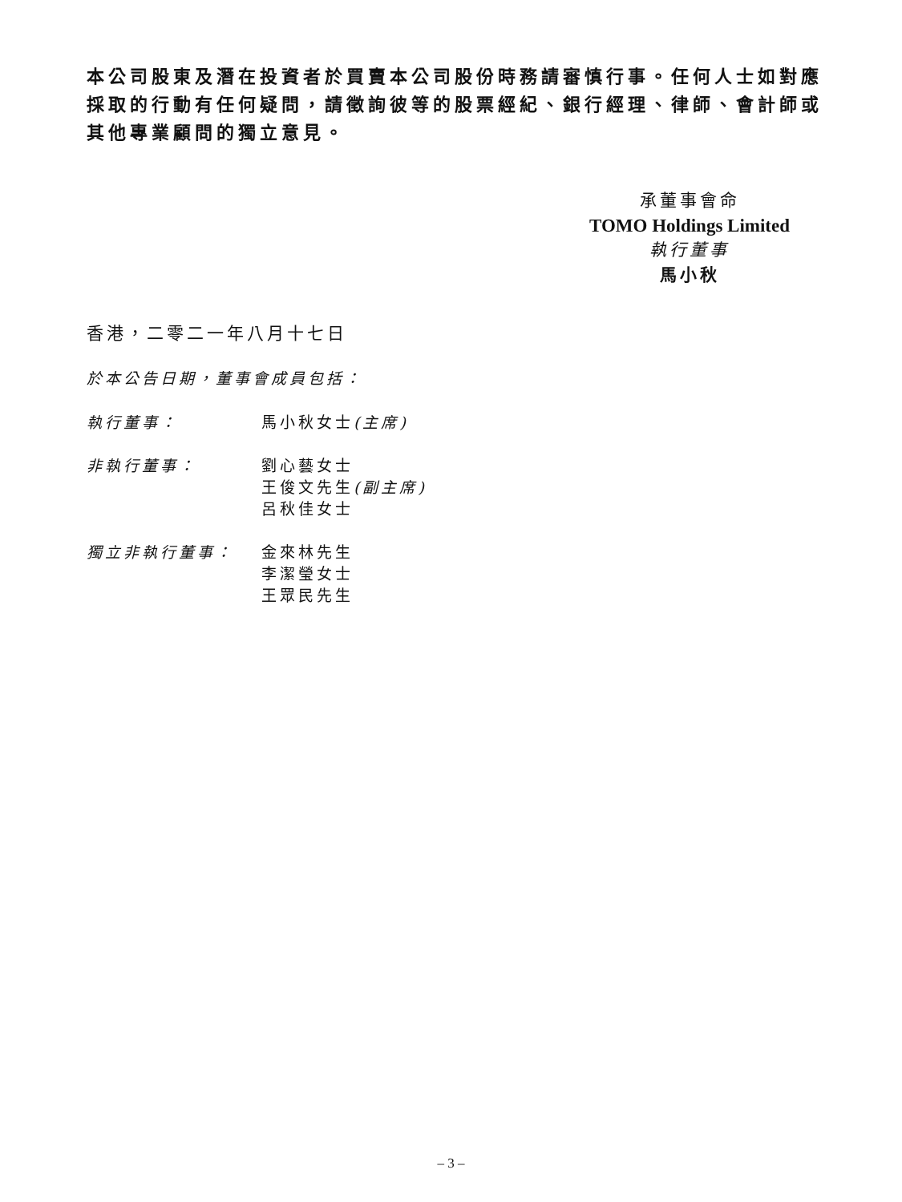本公司股東及潛在投資者於買賣本公司股份時務請審慎行事。任何人士如對應採取的行動有任何疑問，請徵詢彼等的股票經紀、銀行經理、律師、會計師或其他專業顧問的獨立意見。
承董事會命
TOMO Holdings Limited
執行董事
馬小秋
香港，二零二一年八月十七日
於本公告日期，董事會成員包括：
執行董事： 馬小秋女士(主席)
非執行董事： 劉心藝女士
王俊文先生(副主席)
呂秋佳女士
獨立非執行董事： 金來林先生
李潔瑩女士
王眾民先生
– 3 –